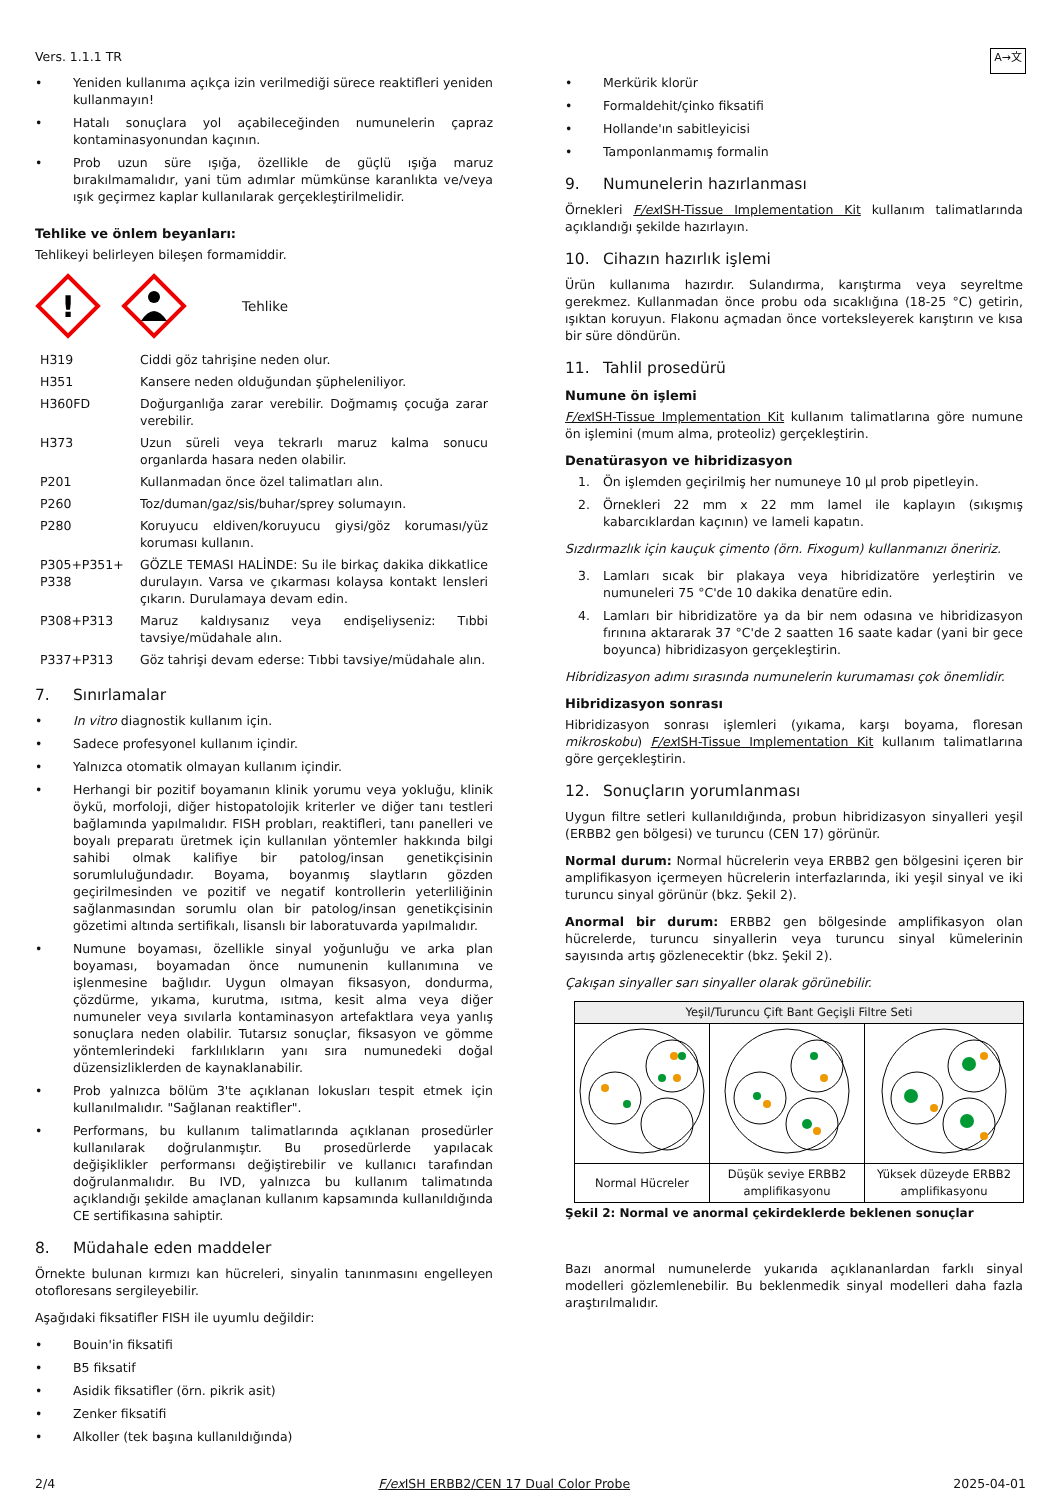Vers. 1.1.1 TR A→文
• Yeniden kullanıma açıkça izin verilmediği sürece reaktifleri yeniden kullanmayın!
• Hatalı sonuçlara yol açabileceğinden numunelerin çapraz kontaminasyonundan kaçının.
• Prob uzun süre ışığa, özellikle de güçlü ışığa maruz bırakılmamalıdır, yani tüm adımlar mümkünse karanlıkta ve/veya ışık geçirmez kaplar kullanılarak gerçekleştirilmelidir.
Tehlike ve önlem beyanları:
Tehlikeyi belirleyen bileşen formamiddir.
!
Tehlike
| H319 | Ciddi göz tahrişine neden olur. |
| H351 | Kansere neden olduğundan şüpheleniliyor. |
| H360FD | Doğurganlığa zarar verebilir. Doğmamış çocuğa zarar verebilir. |
| H373 | Uzun süreli veya tekrarlı maruz kalma sonucu organlarda hasara neden olabilir. |
| P201 | Kullanmadan önce özel talimatları alın. |
| P260 | Toz/duman/gaz/sis/buhar/sprey solumayın. |
| P280 | Koruyucu eldiven/koruyucu giysi/göz koruması/yüz koruması kullanın. |
| P305+P351+ P338 | GÖZLE TEMASI HALİNDE: Su ile birkaç dakika dikkatlice durulayın. Varsa ve çıkarması kolaysa kontakt lensleri çıkarın. Durulamaya devam edin. |
| P308+P313 | Maruz kaldıysanız veya endişeliyseniz: Tıbbi tavsiye/müdahale alın. |
| P337+P313 | Göz tahrişi devam ederse: Tıbbi tavsiye/müdahale alın. |
7. Sınırlamalar
• In vitro diagnostik kullanım için.
• Sadece profesyonel kullanım içindir.
• Yalnızca otomatik olmayan kullanım içindir.
• Herhangi bir pozitif boyamanın klinik yorumu veya yokluğu, klinik öykü, morfoloji, diğer histopatolojik kriterler ve diğer tanı testleri bağlamında yapılmalıdır. FISH probları, reaktifleri, tanı panelleri ve boyalı preparatı üretmek için kullanılan yöntemler hakkında bilgi sahibi olmak kalifiye bir patolog/insan genetikçisinin sorumluluğundadır. Boyama, boyanmış slaytların gözden geçirilmesinden ve pozitif ve negatif kontrollerin yeterliliğinin sağlanmasından sorumlu olan bir patolog/insan genetikçisinin gözetimi altında sertifikalı, lisanslı bir laboratuvarda yapılmalıdır.
• Numune boyaması, özellikle sinyal yoğunluğu ve arka plan boyaması, boyamadan önce numunenin kullanımına ve işlenmesine bağlıdır. Uygun olmayan fiksasyon, dondurma, çözdürme, yıkama, kurutma, ısıtma, kesit alma veya diğer numuneler veya sıvılarla kontaminasyon artefaktlara veya yanlış sonuçlara neden olabilir. Tutarsız sonuçlar, fiksasyon ve gömme yöntemlerindeki farklılıkların yanı sıra numunedeki doğal düzensizliklerden de kaynaklanabilir.
• Prob yalnızca bölüm 3'te açıklanan lokusları tespit etmek için kullanılmalıdır. "Sağlanan reaktifler".
• Performans, bu kullanım talimatlarında açıklanan prosedürler kullanılarak doğrulanmıştır. Bu prosedürlerde yapılacak değişiklikler performansı değiştirebilir ve kullanıcı tarafından doğrulanmalıdır. Bu IVD, yalnızca bu kullanım talimatında açıklandığı şekilde amaçlanan kullanım kapsamında kullanıldığında CE sertifikasına sahiptir.
8. Müdahale eden maddeler
Örnekte bulunan kırmızı kan hücreleri, sinyalin tanınmasını engelleyen otofloresans sergileyebilir.
Aşağıdaki fiksatifler FISH ile uyumlu değildir:
• Bouin'in fiksatifi
• B5 fiksatif
• Asidik fiksatifler (örn. pikrik asit)
• Zenker fiksatifi
• Alkoller (tek başına kullanıldığında)
• Merkürik klorür
• Formaldehit/çinko fiksatifi
• Hollande'ın sabitleyicisi
• Tamponlanmamış formalin
9. Numunelerin hazırlanması
Örnekleri F/ex ISH-Tissue Implementation Kit kullanım talimatlarında açıklandığı şekilde hazırlayın.
10. Cihazın hazırlık işlemi
Ürün kullanıma hazırdır. Sulandırma, karıştırma veya seyreltme gerekmez. Kullanmadan önce probu oda sıcaklığına (18-25 °C) getirin, ışıktan koruyun. Flakonu açmadan önce vorteksleyerek karıştırın ve kısa bir süre döndürün.
11. Tahlil prosedürü
Numune ön işlemi
F/ex ISH-Tissue Implementation Kit kullanım talimatlarına göre numune ön işlemini (mum alma, proteoliz) gerçekleştirin.
Denatürasyon ve hibridizasyon
1. Ön işlemden geçirilmiş her numuneye 10 µl prob pipetleyin.
2. Örnekleri 22 mm x 22 mm lamel ile kaplayın (sıkışmış kabarcıklardan kaçının) ve lameli kapatın.
Sızdırmazlık için kauçuk çimento (örn. Fixogum) kullanmanızı öneririz.
3. Lamları sıcak bir plakaya veya hibridizatöre yerleştirin ve numuneleri 75 °C'de 10 dakika denatüre edin.
4. Lamları bir hibridizatöre ya da bir nem odasına ve hibridizasyon fırınına aktararak 37 °C'de 2 saatten 16 saate kadar (yani bir gece boyunca) hibridizasyon gerçekleştirin.
Hibridizasyon adımı sırasında numunelerin kurumaması çok önemlidir.
Hibridizasyon sonrası
Hibridizasyon sonrası işlemleri (yıkama, karşı boyama, floresan mikroskobu) F/ex ISH-Tissue Implementation Kit kullanım talimatlarına göre gerçekleştirin.
12. Sonuçların yorumlanması
Uygun filtre setleri kullanıldığında, probun hibridizasyon sinyalleri yeşil (ERBB2 gen bölgesi) ve turuncu (CEN 17) görünür.
Normal durum: Normal hücrelerin veya ERBB2 gen bölgesini içeren bir amplifikasyon içermeyen hücrelerin interfazlarında, iki yeşil sinyal ve iki turuncu sinyal görünür (bkz. Şekil 2).
Anormal bir durum: ERBB2 gen bölgesinde amplifikasyon olan hücrelerde, turuncu sinyallerin veya turuncu sinyal kümelerinin sayısında artış gözlenecektir (bkz. Şekil 2).
Çakışan sinyaller sarı sinyaller olarak görünebilir.
| Yeşil/Turuncu Çift Bant Geçişli Filtre Seti | | |
| --- | --- | --- |
| Normal Hücreler | Düşük seviye ERBB2 amplifikasyonu | Yüksek düzeyde ERBB2 amplifikasyonu |
Şekil 2: Normal ve anormal çekirdeklerde beklenen sonuçlar
Bazı anormal numunelerde yukarıda açıklananlardan farklı sinyal modelleri gözlemlenebilir. Bu beklenmedik sinyal modelleri daha fazla araştırılmalıdır.
2/4 F/ex ISH ERBB2/CEN 17 Dual Color Probe 2025-04-01